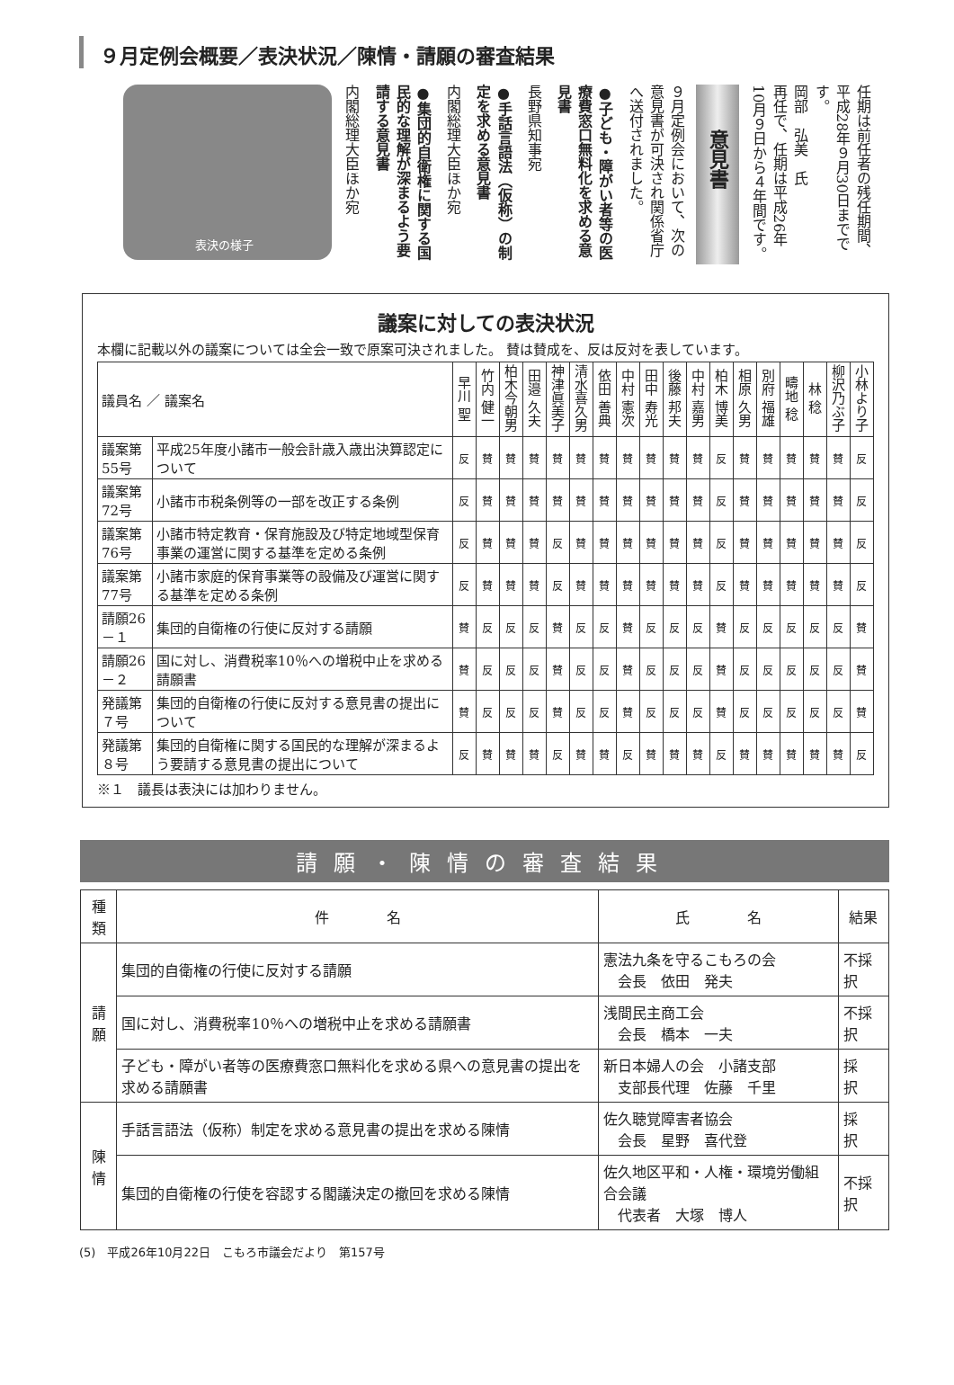９月定例会概要／表決状況／陳情・請願の審査結果
任期は前任者の残任期間、平成28年９月30日までです。
岡部　弘美　氏
再任で、任期は平成26年10月９日から４年間です。
意見書
９月定例会において、次の意見書が可決され関係省庁へ送付されました。
●子ども・障がい者等の医療費窓口無料化を求める意見書
長野県知事宛
●手話言語法（仮称）の制定を求める意見書
内閣総理大臣ほか宛
●集団的自衛権に関する国民的な理解が深まるよう要請する意見書
内閣総理大臣ほか宛
表決の様子
議案に対しての表決状況
本欄に記載以外の議案については全会一致で原案可決されました。 賛は賛成を、反は反対を表しています。
| 議員名 ／ 議案名 | | 早川 聖 | 竹内 健一 | 柏木今朝男 | 田邉 久夫 | 神津眞美子 | 清水喜久男 | 依田 善典 | 中村 憲次 | 田中 寿光 | 後藤 邦夫 | 中村 嘉男 | 柏木 博美 | 相原 久男 | 別府 福雄 | 疇地 稔 | 林 稔 | 柳沢乃ぶ子 | 小林より子 |
| 議案第55号 | 平成25年度小諸市一般会計歳入歳出決算認定について | 反 | 賛 | 賛 | 賛 | 賛 | 賛 | 賛 | 賛 | 賛 | 賛 | 賛 | 反 | 賛 | 賛 | 賛 | 賛 | 賛 | 反 |
| 議案第72号 | 小諸市市税条例等の一部を改正する条例 | 反 | 賛 | 賛 | 賛 | 賛 | 賛 | 賛 | 賛 | 賛 | 賛 | 賛 | 反 | 賛 | 賛 | 賛 | 賛 | 賛 | 反 |
| 議案第76号 | 小諸市特定教育・保育施設及び特定地域型保育事業の運営に関する基準を定める条例 | 反 | 賛 | 賛 | 賛 | 反 | 賛 | 賛 | 賛 | 賛 | 賛 | 賛 | 反 | 賛 | 賛 | 賛 | 賛 | 賛 | 反 |
| 議案第77号 | 小諸市家庭的保育事業等の設備及び運営に関する基準を定める条例 | 反 | 賛 | 賛 | 賛 | 反 | 賛 | 賛 | 賛 | 賛 | 賛 | 賛 | 反 | 賛 | 賛 | 賛 | 賛 | 賛 | 反 |
| 請願26－１ | 集団的自衛権の行使に反対する請願 | 賛 | 反 | 反 | 反 | 賛 | 反 | 反 | 賛 | 反 | 反 | 反 | 賛 | 反 | 反 | 反 | 反 | 反 | 賛 |
| 請願26－２ | 国に対し、消費税率10％への増税中止を求める請願書 | 賛 | 反 | 反 | 反 | 賛 | 反 | 反 | 賛 | 反 | 反 | 反 | 賛 | 反 | 反 | 反 | 反 | 反 | 賛 |
| 発議第７号 | 集団的自衛権の行使に反対する意見書の提出について | 賛 | 反 | 反 | 反 | 賛 | 反 | 反 | 賛 | 反 | 反 | 反 | 賛 | 反 | 反 | 反 | 反 | 反 | 賛 |
| 発議第８号 | 集団的自衛権に関する国民的な理解が深まるよう要請する意見書の提出について | 反 | 賛 | 賛 | 賛 | 反 | 賛 | 賛 | 反 | 賛 | 賛 | 賛 | 反 | 賛 | 賛 | 賛 | 賛 | 賛 | 反 |
※１　議長は表決には加わりません。
請願・陳情の審査結果
| 種類 | 件 名 | 氏 名 | 結果 |
| --- | --- | --- | --- |
| 請願 | 集団的自衛権の行使に反対する請願 | 憲法九条を守るこもろの会 会長 依田 発夫 | 不採択 |
| | 国に対し、消費税率10％への増税中止を求める請願書 | 浅間民主商工会 会長 橋本 一夫 | 不採択 |
| | 子ども・障がい者等の医療費窓口無料化を求める県への意見書の提出を求める請願書 | 新日本婦人の会 小諸支部 支部長代理 佐藤 千里 | 採 択 |
| 陳情 | 手話言語法（仮称）制定を求める意見書の提出を求める陳情 | 佐久聴覚障害者協会 会長 星野 喜代登 | 採 択 |
| | 集団的自衛権の行使を容認する閣議決定の撤回を求める陳情 | 佐久地区平和・人権・環境労働組合会議 代表者 大塚 博人 | 不採択 |
(5)　平成26年10月22日　こもろ市議会だより　第157号